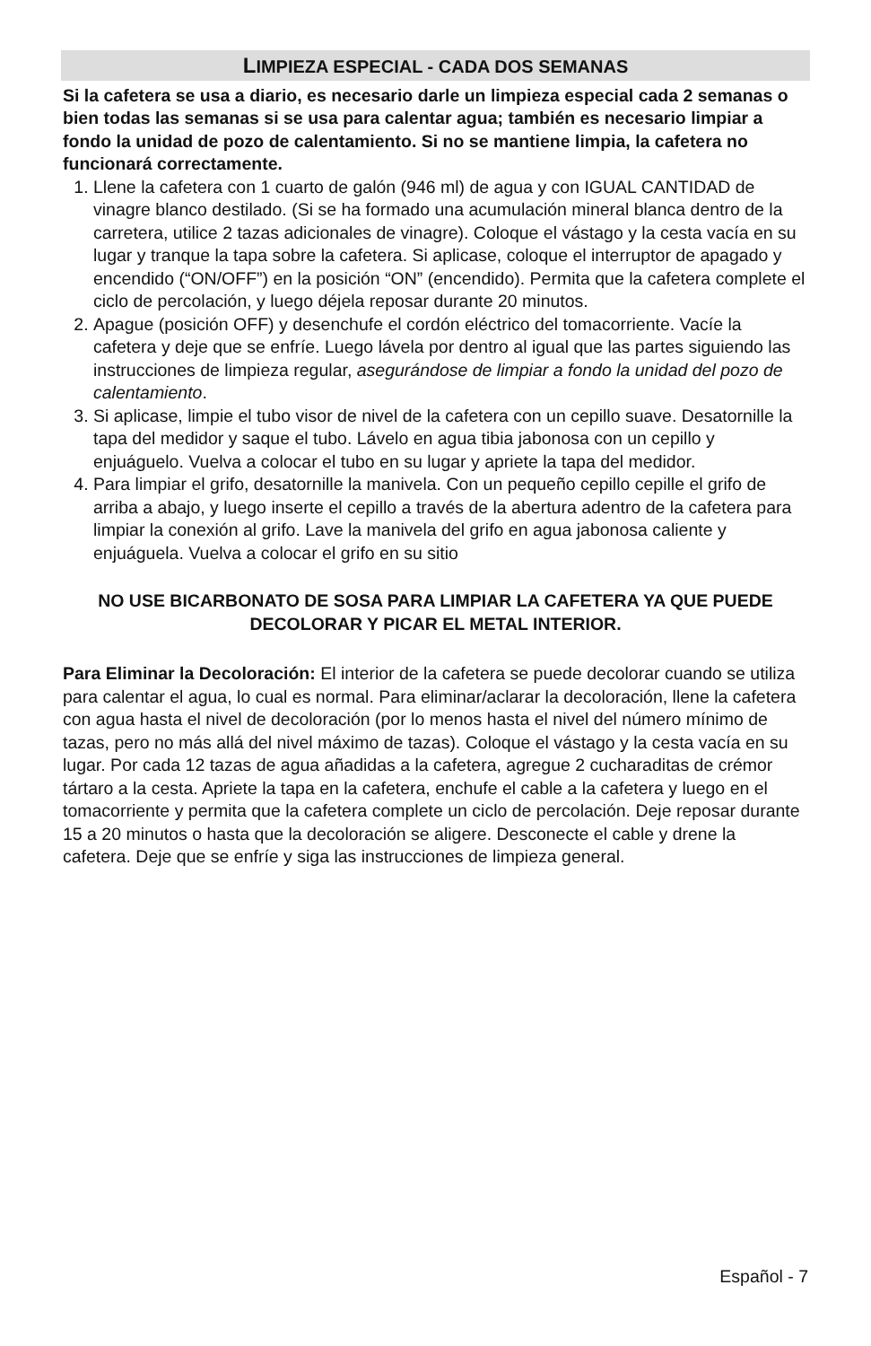LIMPIEZA ESPECIAL - CADA DOS SEMANAS
Si la cafetera se usa a diario, es necesario darle un limpieza especial cada 2 semanas o bien todas las semanas si se usa para calentar agua; también es necesario limpiar a fondo la unidad de pozo de calentamiento. Si no se mantiene limpia, la cafetera no funcionará correctamente.
1. Llene la cafetera con 1 cuarto de galón (946 ml) de agua y con IGUAL CANTIDAD de vinagre blanco destilado. (Si se ha formado una acumulación mineral blanca dentro de la carretera, utilice 2 tazas adicionales de vinagre). Coloque el vástago y la cesta vacía en su lugar y tranque la tapa sobre la cafetera. Si aplicase, coloque el interruptor de apagado y encendido (“ON/OFF”) en la posición “ON” (encendido). Permita que la cafetera complete el ciclo de percolación, y luego déjela reposar durante 20 minutos.
2. Apague (posición OFF) y desenchufe el cordón eléctrico del tomacorriente. Vacíe la cafetera y deje que se enfríe. Luego lávela por dentro al igual que las partes siguiendo las instrucciones de limpieza regular, asegurándose de limpiar a fondo la unidad del pozo de calentamiento.
3. Si aplicase, limpie el tubo visor de nivel de la cafetera con un cepillo suave. Desatornille la tapa del medidor y saque el tubo. Lávelo en agua tibia jabonosa con un cepillo y enjuáguelo. Vuelva a colocar el tubo en su lugar y apriete la tapa del medidor.
4. Para limpiar el grifo, desatornille la manivela. Con un pequeño cepillo cepille el grifo de arriba a abajo, y luego inserte el cepillo a través de la abertura adentro de la cafetera para limpiar la conexión al grifo. Lave la manivela del grifo en agua jabonosa caliente y enjuáguela. Vuelva a colocar el grifo en su sitio
NO USE BICARBONATO DE SOSA PARA LIMPIAR LA CAFETERA YA QUE PUEDE DECOLORAR Y PICAR EL METAL INTERIOR.
Para Eliminar la Decoloración: El interior de la cafetera se puede decolorar cuando se utiliza para calentar el agua, lo cual es normal. Para eliminar/aclarar la decoloración, llene la cafetera con agua hasta el nivel de decoloración (por lo menos hasta el nivel del número mínimo de tazas, pero no más allá del nivel máximo de tazas). Coloque el vástago y la cesta vacía en su lugar. Por cada 12 tazas de agua añadidas a la cafetera, agregue 2 cucharaditas de crémor tártaro a la cesta. Apriete la tapa en la cafetera, enchufe el cable a la cafetera y luego en el tomacorriente y permita que la cafetera complete un ciclo de percolación. Deje reposar durante 15 a 20 minutos o hasta que la decoloración se aligere. Desconecte el cable y drene la cafetera. Deje que se enfríe y siga las instrucciones de limpieza general.
Español - 7